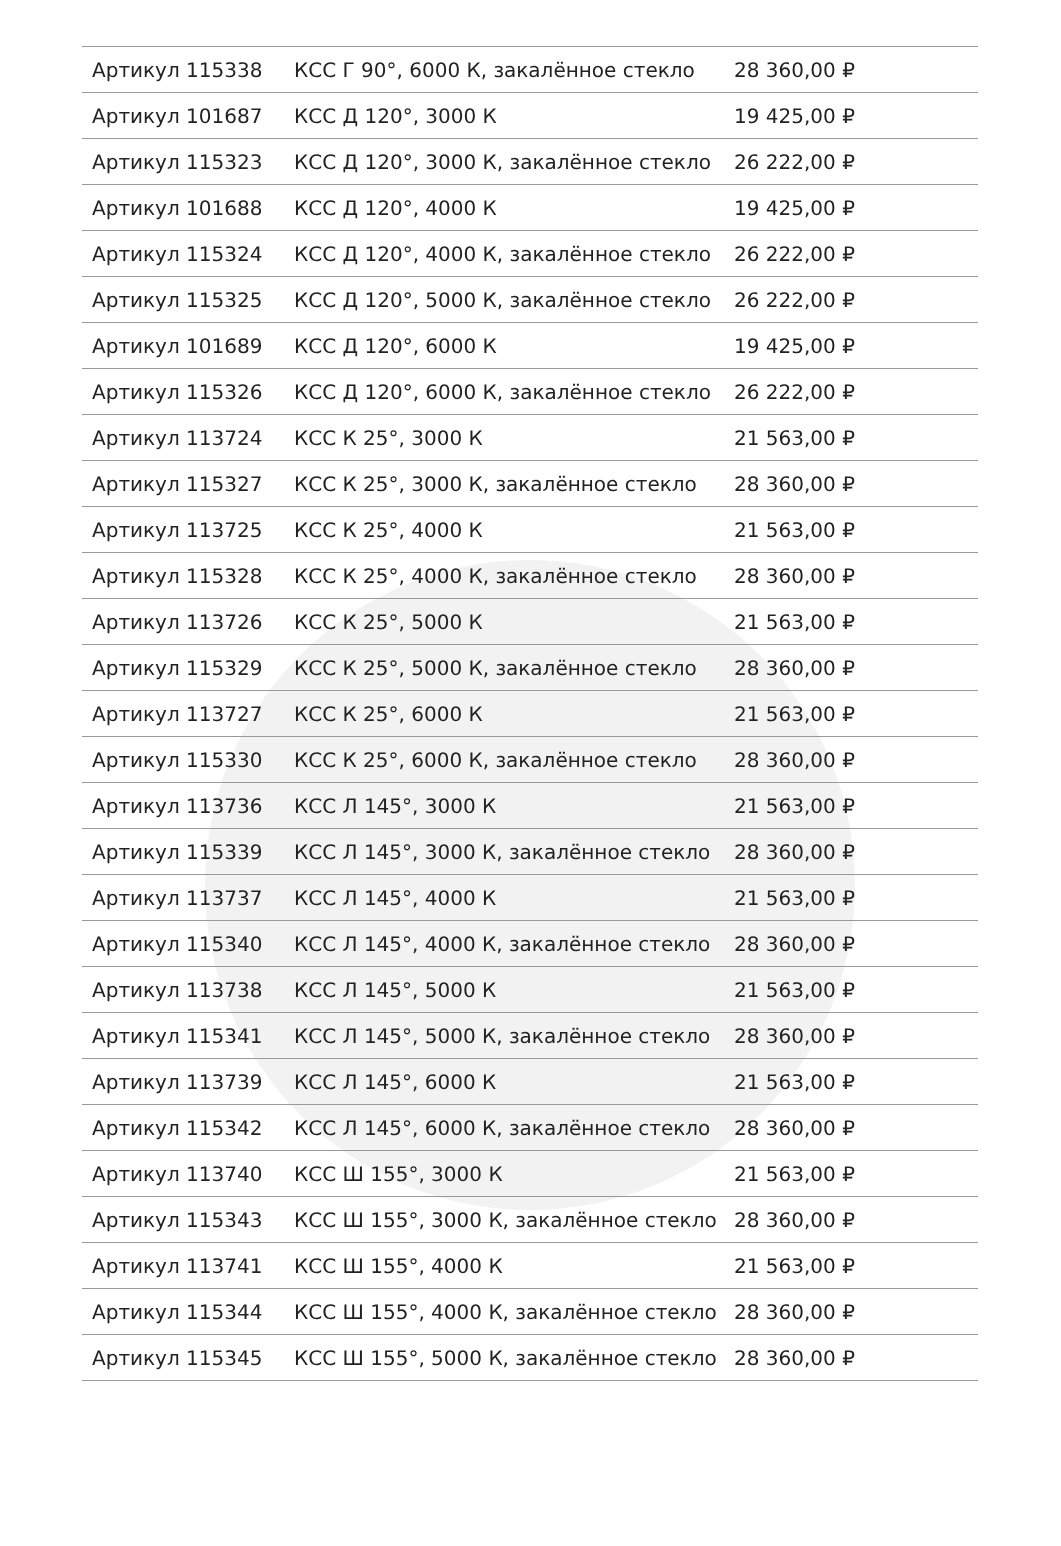| Артикул 115338 | КСС Г 90°, 6000 К, закалённое стекло | 28 360,00 ₽ |
| Артикул 101687 | КСС Д 120°, 3000 К | 19 425,00 ₽ |
| Артикул 115323 | КСС Д 120°, 3000 К, закалённое стекло | 26 222,00 ₽ |
| Артикул 101688 | КСС Д 120°, 4000 К | 19 425,00 ₽ |
| Артикул 115324 | КСС Д 120°, 4000 К, закалённое стекло | 26 222,00 ₽ |
| Артикул 115325 | КСС Д 120°, 5000 К, закалённое стекло | 26 222,00 ₽ |
| Артикул 101689 | КСС Д 120°, 6000 К | 19 425,00 ₽ |
| Артикул 115326 | КСС Д 120°, 6000 К, закалённое стекло | 26 222,00 ₽ |
| Артикул 113724 | КСС К 25°, 3000 К | 21 563,00 ₽ |
| Артикул 115327 | КСС К 25°, 3000 К, закалённое стекло | 28 360,00 ₽ |
| Артикул 113725 | КСС К 25°, 4000 К | 21 563,00 ₽ |
| Артикул 115328 | КСС К 25°, 4000 К, закалённое стекло | 28 360,00 ₽ |
| Артикул 113726 | КСС К 25°, 5000 К | 21 563,00 ₽ |
| Артикул 115329 | КСС К 25°, 5000 К, закалённое стекло | 28 360,00 ₽ |
| Артикул 113727 | КСС К 25°, 6000 К | 21 563,00 ₽ |
| Артикул 115330 | КСС К 25°, 6000 К, закалённое стекло | 28 360,00 ₽ |
| Артикул 113736 | КСС Л 145°, 3000 К | 21 563,00 ₽ |
| Артикул 115339 | КСС Л 145°, 3000 К, закалённое стекло | 28 360,00 ₽ |
| Артикул 113737 | КСС Л 145°, 4000 К | 21 563,00 ₽ |
| Артикул 115340 | КСС Л 145°, 4000 К, закалённое стекло | 28 360,00 ₽ |
| Артикул 113738 | КСС Л 145°, 5000 К | 21 563,00 ₽ |
| Артикул 115341 | КСС Л 145°, 5000 К, закалённое стекло | 28 360,00 ₽ |
| Артикул 113739 | КСС Л 145°, 6000 К | 21 563,00 ₽ |
| Артикул 115342 | КСС Л 145°, 6000 К, закалённое стекло | 28 360,00 ₽ |
| Артикул 113740 | КСС Ш 155°, 3000 К | 21 563,00 ₽ |
| Артикул 115343 | КСС Ш 155°, 3000 К, закалённое стекло | 28 360,00 ₽ |
| Артикул 113741 | КСС Ш 155°, 4000 К | 21 563,00 ₽ |
| Артикул 115344 | КСС Ш 155°, 4000 К, закалённое стекло | 28 360,00 ₽ |
| Артикул 115345 | КСС Ш 155°, 5000 К, закалённое стекло | 28 360,00 ₽ |